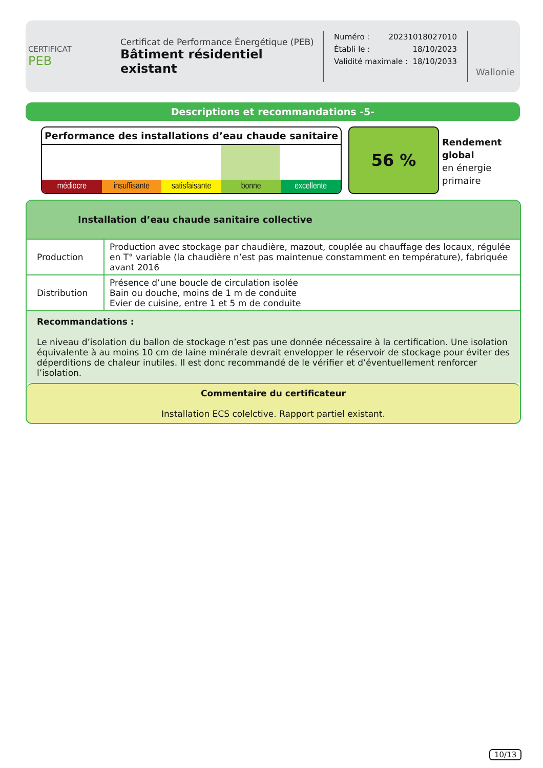CERTIFICAT
PEB
Certificat de Performance Énergétique (PEB)
Bâtiment résidentiel existant
Numéro : 20231018027010
Établi le : 18/10/2023
Validité maximale : 18/10/2033
Wallonie
Descriptions et recommandations -5-
Performance des installations d’eau chaude sanitaire
médiocre insuffisante satisfaisante bonne excellente
56 %
Rendement
global
en énergie
primaire
Installation d’eau chaude sanitaire collective
| Production | Production avec stockage par chaudière, mazout, couplée au chauffage des locaux, régulée en T° variable (la chaudière n’est pas maintenue constamment en température), fabriquée avant 2016 |
| Distribution | Présence d’une boucle de circulation isolée Bain ou douche, moins de 1 m de conduite Evier de cuisine, entre 1 et 5 m de conduite |
Recommandations :
Le niveau d’isolation du ballon de stockage n’est pas une donnée nécessaire à la certification. Une isolation équivalente à au moins 10 cm de laine minérale devrait envelopper le réservoir de stockage pour éviter des déperditions de chaleur inutiles. Il est donc recommandé de le vérifier et d’éventuellement renforcer l’isolation.
Commentaire du certificateur
Installation ECS colelctive. Rapport partiel existant.
10/13